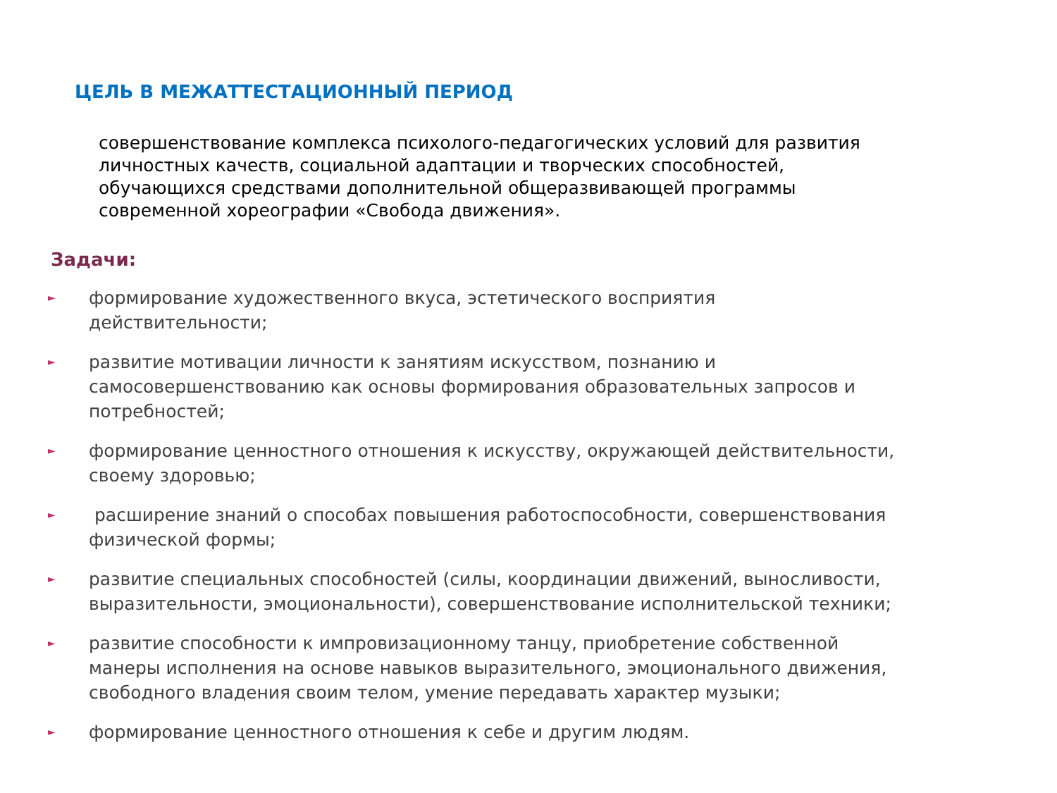ЦЕЛЬ В МЕЖАТТЕСТАЦИОННЫЙ ПЕРИОД
совершенствование комплекса психолого-педагогических условий для развития личностных качеств, социальной адаптации и творческих способностей, обучающихся средствами дополнительной общеразвивающей программы современной хореографии «Свобода движения».
Задачи:
► формирование художественного вкуса, эстетического восприятия действительности;
► развитие мотивации личности к занятиям искусством, познанию и самосовершенствованию как основы формирования образовательных запросов и потребностей;
► формирование ценностного отношения к искусству, окружающей действительности, своему здоровью;
► расширение знаний о способах повышения работоспособности, совершенствования физической формы;
► развитие специальных способностей (силы, координации движений, выносливости, выразительности, эмоциональности), совершенствование исполнительской техники;
► развитие способности к импровизационному танцу, приобретение собственной манеры исполнения на основе навыков выразительного, эмоционального движения, свободного владения своим телом, умение передавать характер музыки;
► формирование ценностного отношения к себе и другим людям.